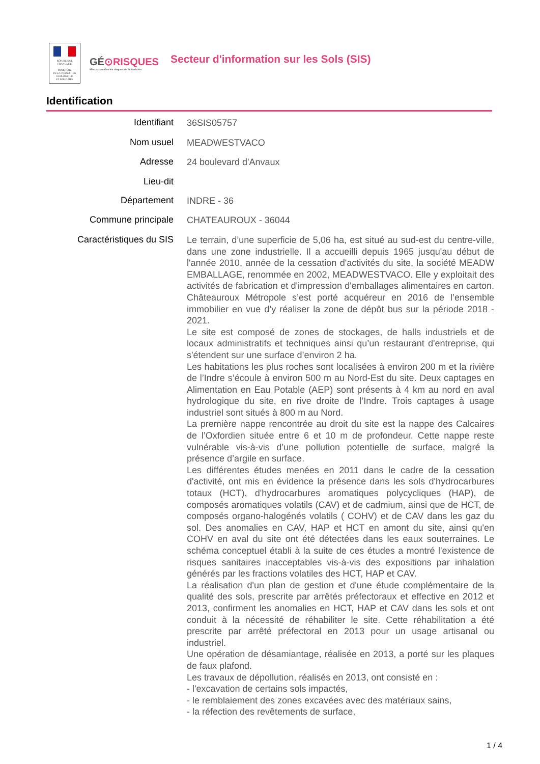RÉPUBLIQUE FRANÇAISE
MINISTÈRE
DE LA TRANSITION
ÉCOLOGIQUE
ET SOLIDAIRE
GÉ⊙RISQUES
Mieux connaître les risques sur le territoire
Secteur d'information sur les Sols (SIS)
Identification
| Identifiant | 36SIS05757 |
| Nom usuel | MEADWESTVACO |
| Adresse | 24 boulevard d'Anvaux |
| Lieu-dit | |
| Département | INDRE - 36 |
| Commune principale | CHATEAUROUX - 36044 |
| Caractéristiques du SIS | Le terrain, d’une superficie de 5,06 ha, est situé au sud-est du centre-ville, dans une zone industrielle. Il a accueilli depuis 1965 jusqu'au début de l'année 2010, année de la cessation d'activités du site, la société MEADW EMBALLAGE, renommée en 2002, MEADWESTVACO. Elle y exploitait des activités de fabrication et d'impression d'emballages alimentaires en carton. Châteauroux Métropole s’est porté acquéreur en 2016 de l’ensemble immobilier en vue d’y réaliser la zone de dépôt bus sur la période 2018 - 2021. Le site est composé de zones de stockages, de halls industriels et de locaux administratifs et techniques ainsi qu’un restaurant d'entreprise, qui s'étendent sur une surface d’environ 2 ha. Les habitations les plus roches sont localisées à environ 200 m et la rivière de l’Indre s’écoule à environ 500 m au Nord-Est du site. Deux captages en Alimentation en Eau Potable (AEP) sont présents à 4 km au nord en aval hydrologique du site, en rive droite de l’Indre. Trois captages à usage industriel sont situés à 800 m au Nord. La première nappe rencontrée au droit du site est la nappe des Calcaires de l’Oxfordien située entre 6 et 10 m de profondeur. Cette nappe reste vulnérable vis-à-vis d’une pollution potentielle de surface, malgré la présence d’argile en surface. Les différentes études menées en 2011 dans le cadre de la cessation d'activité, ont mis en évidence la présence dans les sols d'hydrocarbures totaux (HCT), d'hydrocarbures aromatiques polycycliques (HAP), de composés aromatiques volatils (CAV) et de cadmium, ainsi que de HCT, de composés organo-halogénés volatils ( COHV) et de CAV dans les gaz du sol. Des anomalies en CAV, HAP et HCT en amont du site, ainsi qu'en COHV en aval du site ont été détectées dans les eaux souterraines. Le schéma conceptuel établi à la suite de ces études a montré l'existence de risques sanitaires inacceptables vis-à-vis des expositions par inhalation générés par les fractions volatiles des HCT, HAP et CAV. La réalisation d'un plan de gestion et d'une étude complémentaire de la qualité des sols, prescrite par arrêtés préfectoraux et effective en 2012 et 2013, confirment les anomalies en HCT, HAP et CAV dans les sols et ont conduit à la nécessité de réhabiliter le site. Cette réhabilitation a été prescrite par arrêté préfectoral en 2013 pour un usage artisanal ou industriel. Une opération de désamiantage, réalisée en 2013, a porté sur les plaques de faux plafond. Les travaux de dépollution, réalisés en 2013, ont consisté en : - l'excavation de certains sols impactés, - le remblaiement des zones excavées avec des matériaux sains, - la réfection des revêtements de surface, |
1 / 4